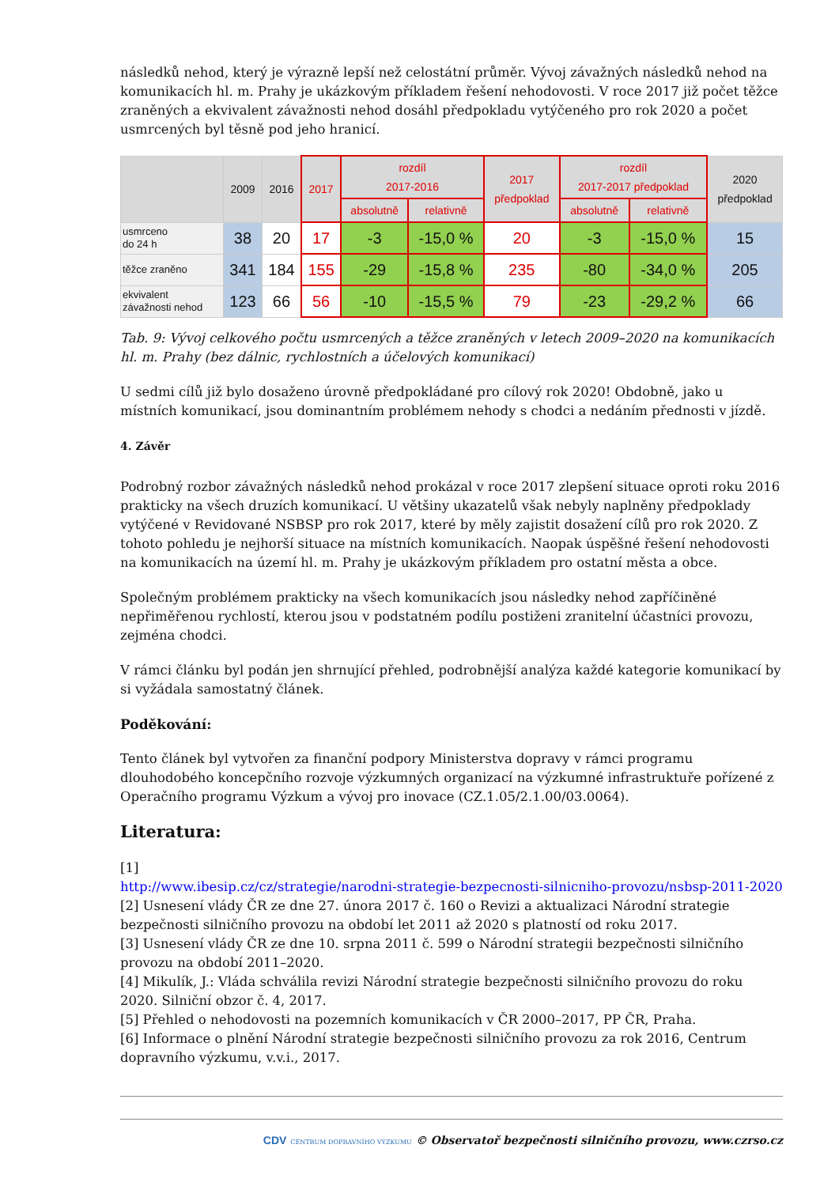následků nehod, který je výrazně lepší než celostátní průměr. Vývoj závažných následků nehod na komunikacích hl. m. Prahy je ukázkovým příkladem řešení nehodovosti. V roce 2017 již počet těžce zraněných a ekvivalent závažnosti nehod dosáhl předpokladu vytýčeného pro rok 2020 a počet usmrcených byl těsně pod jeho hranicí.
| | 2009 | 2016 | 2017 | rozdíl 2017-2016 | | 2017 předpoklad | rozdíl 2017-2017 předpoklad | | 2020 předpoklad |
| --- | --- | --- | --- | --- | --- | --- | --- | --- | --- |
| | | | | absolutně | relativně | | absolutně | relativně | |
| usmrceno do 24 h | 38 | 20 | 17 | -3 | -15,0 % | 20 | -3 | -15,0 % | 15 |
| těžce zraněno | 341 | 184 | 155 | -29 | -15,8 % | 235 | -80 | -34,0 % | 205 |
| ekvivalent závažnosti nehod | 123 | 66 | 56 | -10 | -15,5 % | 79 | -23 | -29,2 % | 66 |
Tab. 9: Vývoj celkového počtu usmrcených a těžce zraněných v letech 2009–2020 na komunikacích hl. m. Prahy (bez dálnic, rychlostních a účelových komunikací)
U sedmi cílů již bylo dosaženo úrovně předpokládané pro cílový rok 2020! Obdobně, jako u místních komunikací, jsou dominantním problémem nehody s chodci a nedáním přednosti v jízdě.
4. Závěr
Podrobný rozbor závažných následků nehod prokázal v roce 2017 zlepšení situace oproti roku 2016 prakticky na všech druzích komunikací. U většiny ukazatelů však nebyly naplněny předpoklady vytýčené v Revidované NSBSP pro rok 2017, které by měly zajistit dosažení cílů pro rok 2020. Z tohoto pohledu je nejhorší situace na místních komunikacích. Naopak úspěšné řešení nehodovosti na komunikacích na území hl. m. Prahy je ukázkovým příkladem pro ostatní města a obce.
Společným problémem prakticky na všech komunikacích jsou následky nehod zapříčiněné nepřiměřenou rychlostí, kterou jsou v podstatném podílu postiženi zranitelní účastníci provozu, zejména chodci.
V rámci článku byl podán jen shrnující přehled, podrobnější analýza každé kategorie komunikací by si vyžádala samostatný článek.
Poděkování:
Tento článek byl vytvořen za finanční podpory Ministerstva dopravy v rámci programu dlouhodobého koncepčního rozvoje výzkumných organizací na výzkumné infrastruktuře pořízené z Operačního programu Výzkum a vývoj pro inovace (CZ.1.05/2.1.00/03.0064).
Literatura:
[1]
http://www.ibesip.cz/cz/strategie/narodni-strategie-bezpecnosti-silnicniho-provozu/nsbsp-2011-2020
[2] Usnesení vlády ČR ze dne 27. února 2017 č. 160 o Revizi a aktualizaci Národní strategie bezpečnosti silničního provozu na období let 2011 až 2020 s platností od roku 2017.
[3] Usnesení vlády ČR ze dne 10. srpna 2011 č. 599 o Národní strategii bezpečnosti silničního provozu na období 2011–2020.
[4] Mikulík, J.: Vláda schválila revizi Národní strategie bezpečnosti silničního provozu do roku 2020. Silniční obzor č. 4, 2017.
[5] Přehled o nehodovosti na pozemních komunikacích v ČR 2000–2017, PP ČR, Praha.
[6] Informace o plnění Národní strategie bezpečnosti silničního provozu za rok 2016, Centrum dopravního výzkumu, v.v.i., 2017.
CDV CENTRUM DOPRAVNÍHO VÝZKUMU © Observatoř bezpečnosti silničního provozu, www.czrso.cz